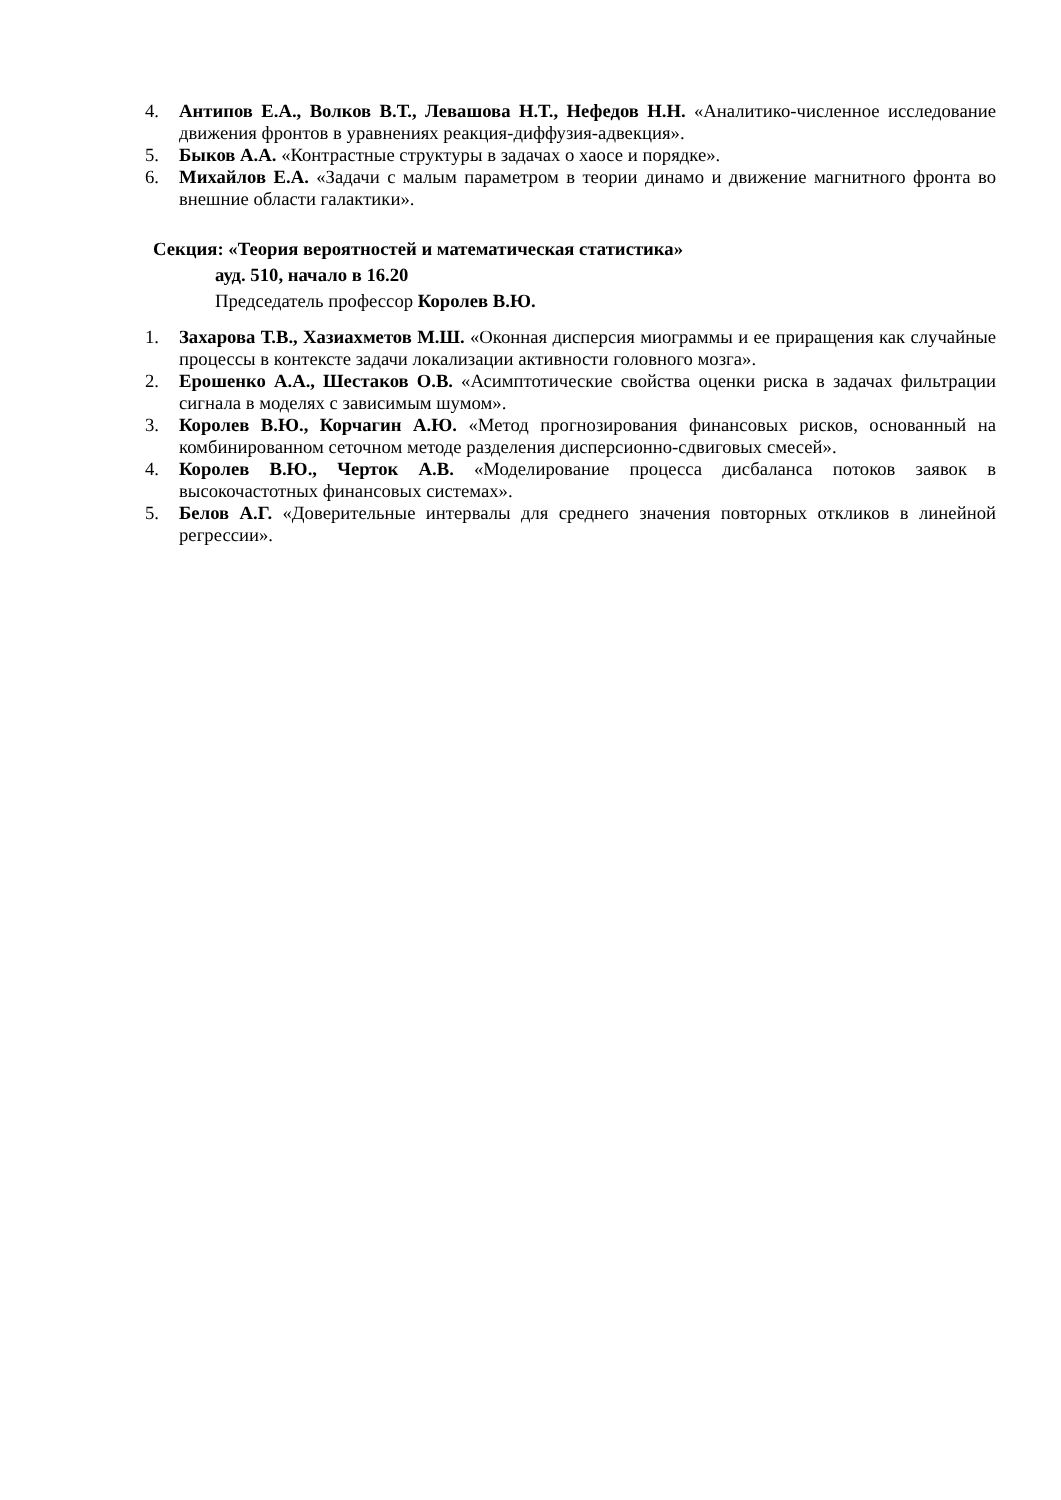4. Антипов Е.А., Волков В.Т., Левашова Н.Т., Нефедов Н.Н. «Аналитико-численное исследование движения фронтов в уравнениях реакция-диффузия-адвекция».
5. Быков А.А. «Контрастные структуры в задачах о хаосе и порядке».
6. Михайлов Е.А. «Задачи с малым параметром в теории динамо и движение магнитного фронта во внешние области галактики».
Секция: «Теория вероятностей и математическая статистика»
ауд. 510, начало в 16.20
Председатель профессор Королев В.Ю.
1. Захарова Т.В., Хазиахметов М.Ш. «Оконная дисперсия миограммы и ее приращения как случайные процессы в контексте задачи локализации активности головного мозга».
2. Ерошенко А.А., Шестаков О.В. «Асимптотические свойства оценки риска в задачах фильтрации сигнала в моделях с зависимым шумом».
3. Королев В.Ю., Корчагин А.Ю. «Метод прогнозирования финансовых рисков, основанный на комбинированном сеточном методе разделения дисперсионно-сдвиговых смесей».
4. Королев В.Ю., Черток А.В. «Моделирование процесса дисбаланса потоков заявок в высокочастотных финансовых системах».
5. Белов А.Г. «Доверительные интервалы для среднего значения повторных откликов в линейной регрессии».